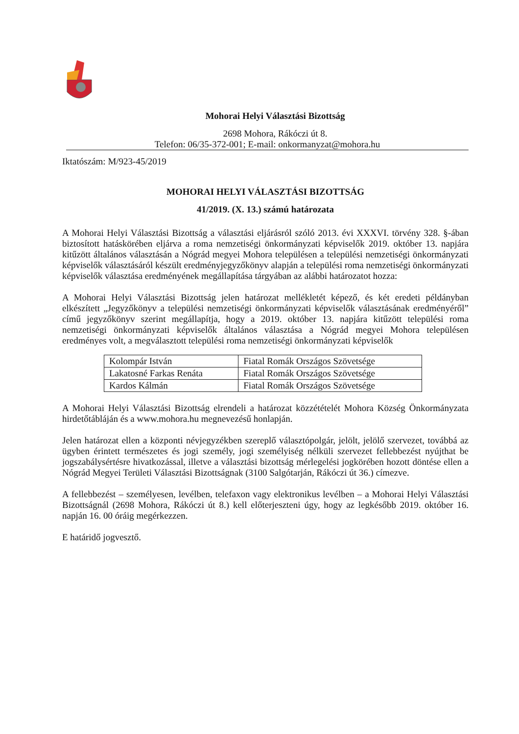Mohorai Helyi Választási Bizottság
2698 Mohora, Rákóczi út 8.
Telefon: 06/35-372-001; E-mail: onkormanyzat@mohora.hu
Iktatószám: M/923-45/2019
MOHORAI HELYI VÁLASZTÁSI BIZOTTSÁG
41/2019. (X. 13.) számú határozata
A Mohorai Helyi Választási Bizottság a választási eljárásról szóló 2013. évi XXXVI. törvény 328. §-ában biztosított hatáskörében eljárva a roma nemzetiségi önkormányzati képviselők 2019. október 13. napjára kitűzött általános választásán a Nógrád megyei Mohora településen a települési nemzetiségi önkormányzati képviselők választásáról készült eredményjegyzőkönyv alapján a települési roma nemzetiségi önkormányzati képviselők választása eredményének megállapítása tárgyában az alábbi határozatot hozza:
A Mohorai Helyi Választási Bizottság jelen határozat mellékletét képező, és két eredeti példányban elkészített „Jegyzőkönyv a települési nemzetiségi önkormányzati képviselők választásának eredményéről” című jegyzőkönyv szerint megállapítja, hogy a 2019. október 13. napjára kitűzött települési roma nemzetiségi önkormányzati képviselők általános választása a Nógrád megyei Mohora településen eredményes volt, a megválasztott települési roma nemzetiségi önkormányzati képviselők
| Kolompár István | Fiatal Romák Országos Szövetsége |
| Lakatosné Farkas Renáta | Fiatal Romák Országos Szövetsége |
| Kardos Kálmán | Fiatal Romák Országos Szövetsége |
A Mohorai Helyi Választási Bizottság elrendeli a határozat közzétételét Mohora Község Önkormányzata hirdetőtábláján és a www.mohora.hu megnevezésű honlapján.
Jelen határozat ellen a központi névjegyzékben szereplő választópolgár, jelölt, jelölő szervezet, továbbá az ügyben érintett természetes és jogi személy, jogi személyiség nélküli szervezet fellebbezést nyújthat be jogszabálysértésre hivatkozással, illetve a választási bizottság mérlegelési jogkörében hozott döntése ellen a Nógrád Megyei Területi Választási Bizottságnak (3100 Salgótarján, Rákóczi út 36.) címezve.
A fellebbezést – személyesen, levélben, telefaxon vagy elektronikus levélben – a Mohorai Helyi Választási Bizottságnál (2698 Mohora, Rákóczi út 8.) kell előterjeszteni úgy, hogy az legkésőbb 2019. október 16. napján 16. 00 óráig megérkezzen.
E határidő jogvesztő.